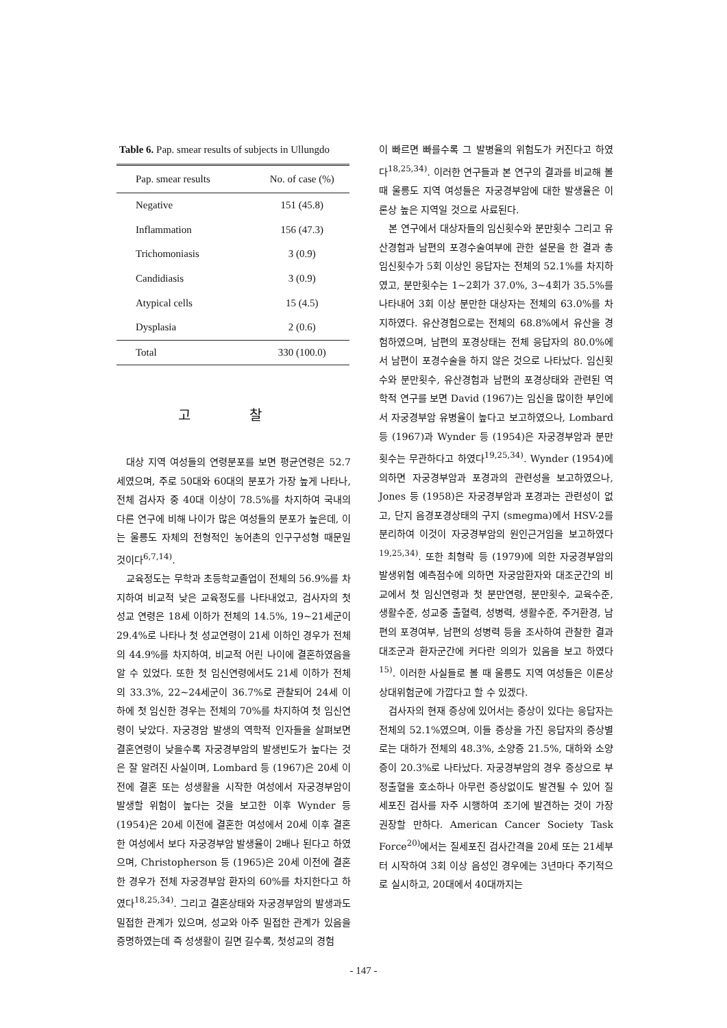Table 6. Pap. smear results of subjects in Ullungdo
| Pap. smear results | No. of case (%) |
| --- | --- |
| Negative | 151 (45.8) |
| Inflammation | 156 (47.3) |
| Trichomoniasis | 3 (0.9) |
| Candidiasis | 3 (0.9) |
| Atypical cells | 15 (4.5) |
| Dysplasia | 2 (0.6) |
| Total | 330 (100.0) |
고 찰
대상 지역 여성들의 연령분포를 보면 평균연령은 52.7세였으며, 주로 50대와 60대의 분포가 가장 높게 나타나, 전체 검사자 중 40대 이상이 78.5%를 차지하여 국내의 다른 연구에 비해 나이가 많은 여성들의 분포가 높은데, 이는 울릉도 자체의 전형적인 농어촌의 인구구성형 때문일 것이다<sup>6,7,14)</sup>.
교육정도는 무학과 초등학교졸업이 전체의 56.9%를 차지하여 비교적 낮은 교육정도를 나타내었고, 검사자의 첫 성교 연령은 18세 이하가 전체의 14.5%, 19~21세군이 29.4%로 나타나 첫 성교연령이 21세 이하인 경우가 전체의 44.9%를 차지하여, 비교적 어린 나이에 결혼하였음을 알 수 있었다. 또한 첫 임신연령에서도 21세 이하가 전체의 33.3%, 22~24세군이 36.7%로 관찰되어 24세 이하에 첫 임신한 경우는 전체의 70%를 차지하여 첫 임신연령이 낮았다. 자궁경암 발생의 역학적 인자들을 살펴보면 결혼연령이 낮을수록 자궁경부암의 발생빈도가 높다는 것은 잘 알려진 사실이며, Lombard 등 (1967)은 20세 이전에 결혼 또는 성생활을 시작한 여성에서 자궁경부암이 발생할 위험이 높다는 것을 보고한 이후 Wynder 등 (1954)은 20세 이전에 결혼한 여성에서 20세 이후 결혼한 여성에서 보다 자궁경부암 발생율이 2배나 된다고 하였으며, Christopherson 등 (1965)은 20세 이전에 결혼한 경우가 전체 자궁경부암 환자의 60%를 차지한다고 하였다<sup>18,25,34)</sup>. 그리고 결혼상태와 자궁경부암의 발생과도 밀접한 관계가 있으며, 성교와 아주 밀접한 관계가 있음을 증명하였는데 즉 성생활이 길면 길수록, 첫성교의 경험
이 빠르면 빠를수록 그 발병율의 위험도가 커진다고 하였다<sup>18,25,34)</sup>. 이러한 연구들과 본 연구의 결과를 비교해 볼 때 울릉도 지역 여성들은 자궁경부암에 대한 발생율은 이론상 높은 지역일 것으로 사료된다.
본 연구에서 대상자들의 임신횟수와 분만횟수 그리고 유산경험과 남편의 포경수술여부에 관한 설문을 한 결과 총 임신횟수가 5회 이상인 응답자는 전체의 52.1%를 차지하였고, 분만횟수는 1~2회가 37.0%, 3~4회가 35.5%를 나타내어 3회 이상 분만한 대상자는 전체의 63.0%를 차지하였다. 유산경험으로는 전체의 68.8%에서 유산을 경험하였으며, 남편의 포경상태는 전체 응답자의 80.0%에서 남편이 포경수술을 하지 않은 것으로 나타났다. 임신횟수와 분만횟수, 유산경험과 남편의 포경상태와 관련된 역학적 연구를 보면 David (1967)는 임신을 많이한 부인에서 자궁경부암 유병율이 높다고 보고하였으나, Lombard 등 (1967)과 Wynder 등 (1954)은 자궁경부암과 분만횟수는 무관하다고 하였다<sup>19,25,34)</sup>. Wynder (1954)에 의하면 자궁경부암과 포경과의 관련성을 보고하였으나, Jones 등 (1958)은 자궁경부암과 포경과는 관련성이 없고, 단지 음경포경상태의 구지 (smegma)에서 HSV-2를 분리하여 이것이 자궁경부암의 원인근거임을 보고하였다<sup>19,25,34)</sup>. 또한 최형락 등 (1979)에 의한 자궁경부암의 발생위험 예측점수에 의하면 자궁암환자와 대조군간의 비교에서 첫 임신연령과 첫 분만연령, 분만횟수, 교육수준, 생활수준, 성교중 출혈력, 성병력, 생활수준, 주거환경, 남편의 포경여부, 남편의 성병력 등을 조사하여 관찰한 결과 대조군과 환자군간에 커다란 의의가 있음을 보고 하였다<sup>15)</sup>. 이러한 사실들로 볼 때 울릉도 지역 여성들은 이론상 상대위험군에 가깝다고 할 수 있겠다.
검사자의 현재 증상에 있어서는 증상이 있다는 응답자는 전체의 52.1%였으며, 이들 증상을 가진 응답자의 증상별로는 대하가 전체의 48.3%, 소양증 21.5%, 대하와 소양증이 20.3%로 나타났다. 자궁경부암의 경우 증상으로 부정출혈을 호소하나 아무런 증상없이도 발견될 수 있어 질세포진 검사를 자주 시행하여 조기에 발견하는 것이 가장 권장할 만하다. American Cancer Society Task Force<sup>20)</sup>에서는 질세포진 검사간격을 20세 또는 21세부터 시작하여 3회 이상 음성인 경우에는 3년마다 주기적으로 실시하고, 20대에서 40대까지는
- 147 -